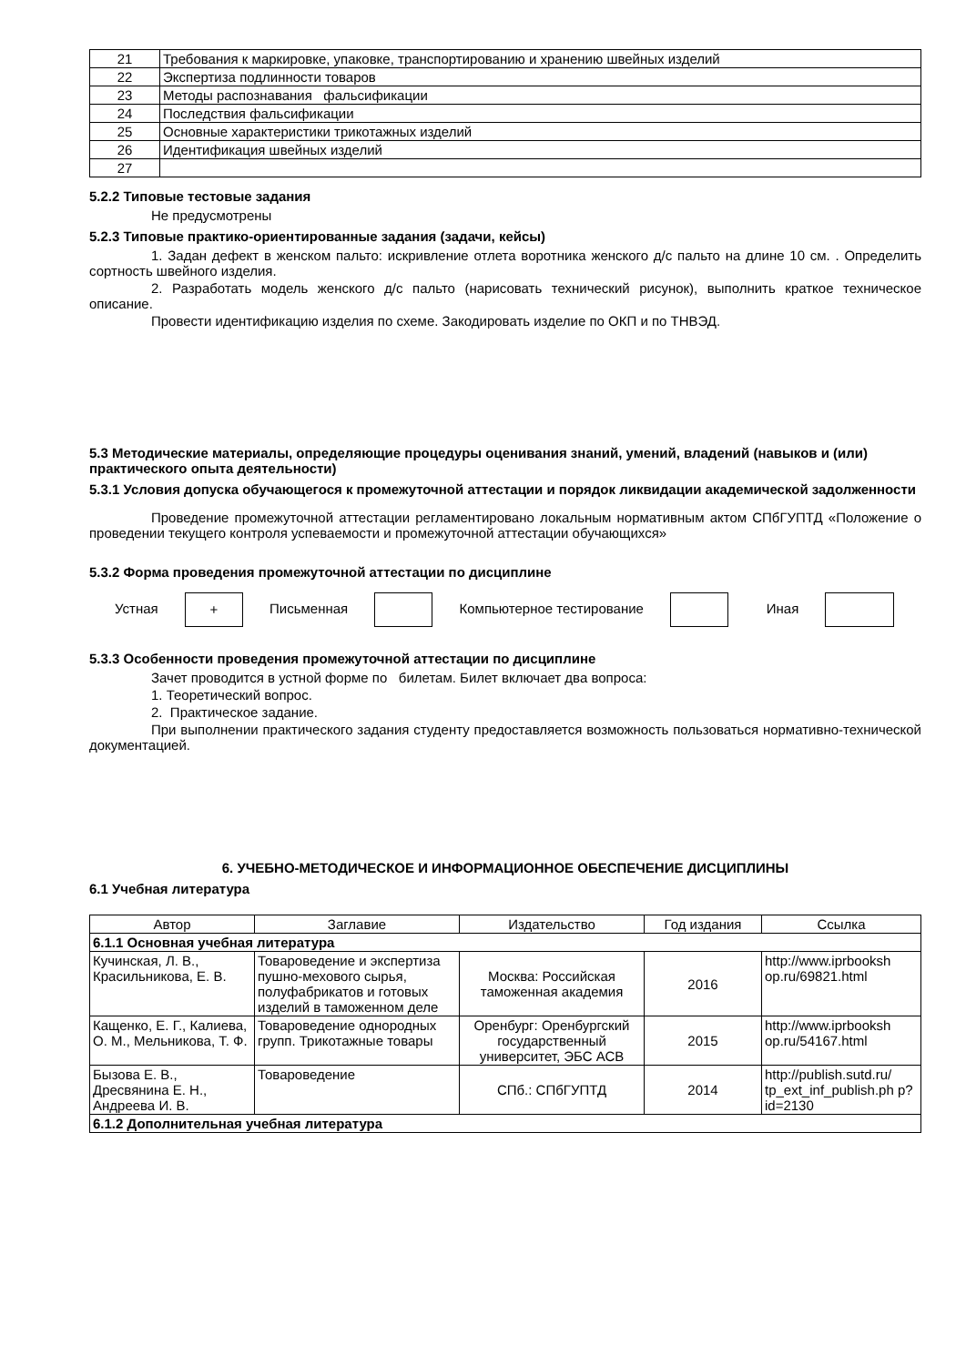| 21 | Требования к маркировке, упаковке, транспортированию и хранению швейных изделий |
| 22 | Экспертиза подлинности товаров |
| 23 | Методы распознавания фальсификации |
| 24 | Последствия фальсификации |
| 25 | Основные характеристики трикотажных изделий |
| 26 | Идентификация швейных изделий |
| 27 | |
5.2.2 Типовые тестовые задания
Не предусмотрены
5.2.3 Типовые практико-ориентированные задания (задачи, кейсы)
1. Задан дефект в женском пальто: искривление отлета воротника женского д/с пальто на длине 10 см. . Определить сортность швейного изделия.
2. Разработать модель женского д/с пальто (нарисовать технический рисунок), выполнить краткое техническое описание.
Провести идентификацию изделия по схеме. Закодировать изделие по ОКП и по ТНВЭД.
5.3 Методические материалы, определяющие процедуры оценивания знаний, умений, владений (навыков и (или) практического опыта деятельности)
5.3.1 Условия допуска обучающегося к промежуточной аттестации и порядок ликвидации академической задолженности
Проведение промежуточной аттестации регламентировано локальным нормативным актом СПбГУПТД «Положение о проведении текущего контроля успеваемости и промежуточной аттестации обучающихся»
5.3.2 Форма проведения промежуточной аттестации по дисциплине
Устная + Письменная Компьютерное тестирование Иная
5.3.3 Особенности проведения промежуточной аттестации по дисциплине
Зачет проводится в устной форме по билетам. Билет включает два вопроса:
1. Теоретический вопрос.
2. Практическое задание.
При выполнении практического задания студенту предоставляется возможность пользоваться нормативно-технической документацией.
6. УЧЕБНО-МЕТОДИЧЕСКОЕ И ИНФОРМАЦИОННОЕ ОБЕСПЕЧЕНИЕ ДИСЦИПЛИНЫ
6.1 Учебная литература
| Автор | Заглавие | Издательство | Год издания | Ссылка |
| --- | --- | --- | --- | --- |
| 6.1.1 Основная учебная литература | | | | |
| Кучинская, Л. В., Красильникова, Е. В. | Товароведение и экспертиза пушно-мехового сырья, полуфабрикатов и готовых изделий в таможенном деле | Москва: Российская таможенная академия | 2016 | http://www.iprbooksh op.ru/69821.html |
| Кащенко, Е. Г., Калиева, О. М., Мельникова, Т. Ф. | Товароведение однородных групп. Трикотажные товары | Оренбург: Оренбургский государственный университет, ЭБС АСВ | 2015 | http://www.iprbooksh op.ru/54167.html |
| Бызова Е. В., Дресвянина Е. Н., Андреева И. В. | Товароведение | СПб.: СПбГУПТД | 2014 | http://publish.sutd.ru/ tp_ext_inf_publish.ph p?id=2130 |
| 6.1.2 Дополнительная учебная литература | | | | |